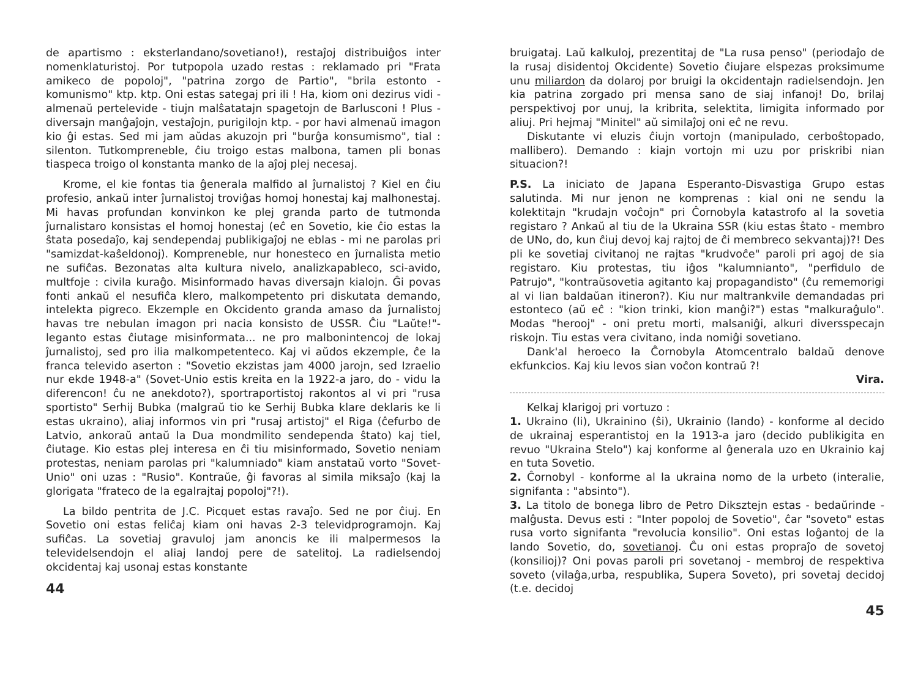de apartismo : eksterlandano/sovetiano!), restaĵoj distribuiĝos inter nomenklaturistoj. Por tutpopola uzado restas : reklamado pri "Frata amikeco de popoloj", "patrina zorgo de Partio", "brila estonto - komunismo" ktp. ktp. Oni estas sategaj pri ili ! Ha, kiom oni dezirus vidi - almenaŭ pertelevide - tiujn malŝatatajn spagetojn de Barlusconi ! Plus - diversajn manĝaĵojn, vestaĵojn, purigilojn ktp. - por havi almenaŭ imagon kio ĝi estas. Sed mi jam aŭdas akuzojn pri "burĝa konsumismo", tial : silenton. Tutkompreneble, ĉiu troigo estas malbona, tamen pli bonas tiaspeca troigo ol konstanta manko de la aĵoj plej necesaj.
Krome, el kie fontas tia ĝenerala malfido al ĵurnalistoj ? Kiel en ĉiu profesio, ankaŭ inter ĵurnalistoj troviĝas homoj honestaj kaj malhonestaj. Mi havas profundan konvinkon ke plej granda parto de tutmonda ĵurnalistaro konsistas el homoj honestaj (eĉ en Sovetio, kie ĉio estas la ŝtata posedaĵo, kaj sendependaj publikigaĵoj ne eblas - mi ne parolas pri "samizdat-kaŝeldonoj). Kompreneble, nur honesteco en ĵurnalista metio ne sufiĉas. Bezonatas alta kultura nivelo, analizkapableco, sci-avido, multfoje : civila kuraĝo. Misinformado havas diversajn kialojn. Ĝi povas fonti ankaŭ el nesufiĉa klero, malkompetento pri diskutata demando, intelekta pigreco. Ekzemple en Okcidento granda amaso da ĵurnalistoj havas tre nebulan imagon pri nacia konsisto de USSR. Ĉiu "Laŭte!"-leganto estas ĉiutage misinformata... ne pro malbonintencoj de lokaj ĵurnalistoj, sed pro ilia malkompetenteco. Kaj vi aŭdos ekzemple, ĉe la franca televido aserton : "Sovetio ekzistas jam 4000 jarojn, sed Izraelio nur ekde 1948-a" (Sovet-Unio estis kreita en la 1922-a jaro, do - vidu la diferencon! ĉu ne anekdoto?), sportraportistoj rakontos al vi pri "rusa sportisto" Serhij Bubka (malgraŭ tio ke Serhij Bubka klare deklaris ke li estas ukraino), aliaj informos vin pri "rusaj artistoj" el Riga (ĉefurbo de Latvio, ankoraŭ antaŭ la Dua mondmilito sendependa ŝtato) kaj tiel, ĉiutage. Kio estas plej interesa en ĉi tiu misinformado, Sovetio neniam protestas, neniam parolas pri "kalumniado" kiam anstataŭ vorto "Sovet-Unio" oni uzas : "Rusio". Kontraŭe, ĝi favoras al simila miksaĵo (kaj la glorigata "frateco de la egalrajtaj popoloj"?!).
La bildo pentrita de J.C. Picquet estas ravaĵo. Sed ne por ĉiuj. En Sovetio oni estas feliĉaj kiam oni havas 2-3 televidprogramojn. Kaj sufiĉas. La sovetiaj gravuloj jam anoncis ke ili malpermesos la televidelsendojn el aliaj landoj pere de satelitoj. La radielsendoj okcidentaj kaj usonaj estas konstante
44
bruigataj. Laŭ kalkuloj, prezentitaj de "La rusa penso" (periodaĵo de la rusaj disidentoj Okcidente) Sovetio ĉiujare elspezas proksimume unu miliardon da dolaroj por bruigi la okcidentajn radielsendojn. Jen kia patrina zorgado pri mensa sano de siaj infanoj! Do, brilaj perspektivoj por unuj, la kribrita, selektita, limigita informado por aliuj. Pri hejmaj "Minitel" aŭ similaĵoj oni eĉ ne revu.
Diskutante vi eluzis ĉiujn vortojn (manipulado, cerboŝtopado, mallibero). Demando : kiajn vortojn mi uzu por priskribi nian situacion?!
P.S. La iniciato de Japana Esperanto-Disvastiga Grupo estas salutinda. Mi nur jenon ne komprenas : kial oni ne sendu la kolektitajn "krudajn voĉojn" pri Ĉornobyla katastrofo al la sovetia registaro ? Ankaŭ al tiu de la Ukraina SSR (kiu estas ŝtato - membro de UNo, do, kun ĉiuj devoj kaj rajtoj de ĉi membreco sekvantaj)?! Des pli ke sovetiaj civitanoj ne rajtas "krudvoĉe" paroli pri agoj de sia registaro. Kiu protestas, tiu iĝos "kalumnianto", "perfidulo de Patrujo", "kontraŭsovetia agitanto kaj propagandisto" (ĉu rememorigi al vi lian baldaŭan itineron?). Kiu nur maltrankvile demandadas pri estonteco (aŭ eĉ : "kion trinki, kion manĝi?") estas "malkuraĝulo". Modas "herooj" - oni pretu morti, malsaniĝi, alkuri diversspecajn riskojn. Tiu estas vera civitano, inda nomiĝi sovetiano.
Dank'al heroeco la Ĉornobyla Atomcentralo baldaŭ denove ekfunkcios. Kaj kiu levos sian voĉon kontraŭ ?!
Vira.
Kelkaj klarigoj pri vortuzo :
1. Ukraino (li), Ukrainino (ŝi), Ukrainio (lando) - konforme al decido de ukrainaj esperantistoj en la 1913-a jaro (decido publikigita en revuo "Ukraina Stelo") kaj konforme al ĝenerala uzo en Ukrainio kaj en tuta Sovetio.
2. Ĉornobyl - konforme al la ukraina nomo de la urbeto (interalie, signifanta : "absinto").
3. La titolo de bonega libro de Petro Diksztejn estas - bedaŭrinde - malĝusta. Devus esti : "Inter popoloj de Sovetio", ĉar "soveto" estas rusa vorto signifanta "revolucia konsilio". Oni estas loĝantoj de la lando Sovetio, do, sovetianoj. Ĉu oni estas propraĵo de sovetoj (konsilioj)? Oni povas paroli pri sovetanoj - membroj de respektiva soveto (vilaĝa,urba, respublika, Supera Soveto), pri sovetaj decidoj (t.e. decidoj
45